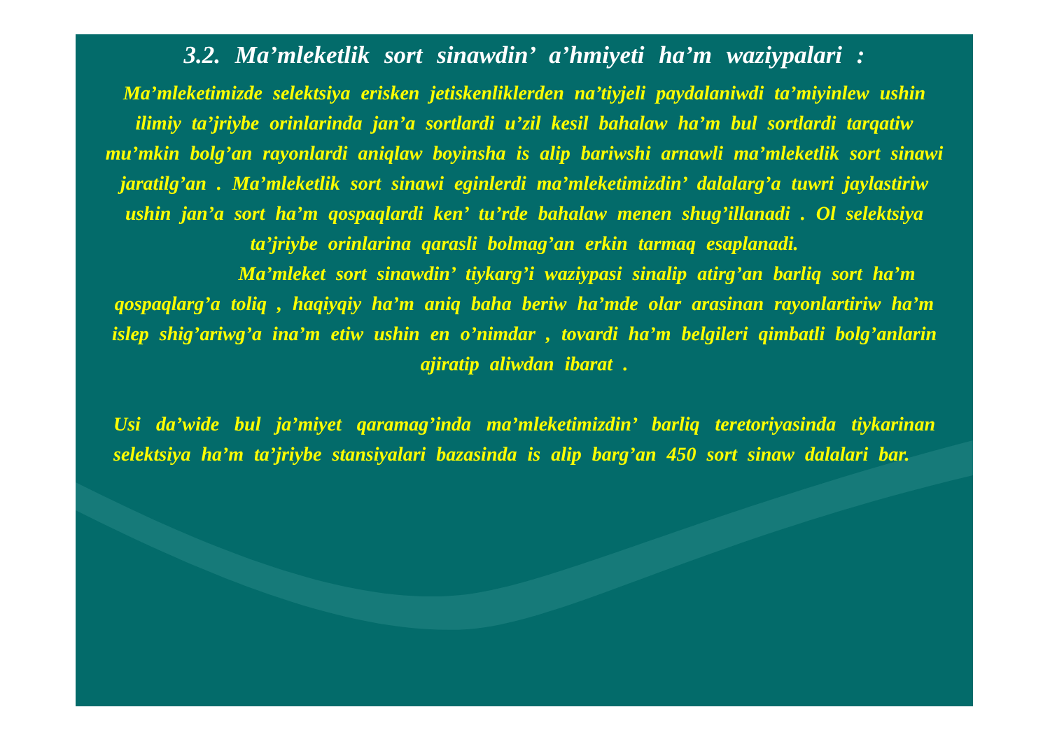3.2. Ma’mleketlik sort sinawdin’ a’hmiyeti ha’m waziypalari :
Ma’mleketimizde selektsiya erisken jetiskenliklerden na’tiyjeli paydalaniwdi ta’miyinlew ushin ilimiy ta’jriybe orinlarinda jan’a sortlardi u’zil kesil bahalaw ha’m bul sortlardi tarqatiw mu’mkin bolg’an rayonlardi aniqlaw boyinsha is alip bariwshi arnawli ma’mleketlik sort sinawi jaratilg’an . Ma’mleketlik sort sinawi eginlerdi ma’mleketimizdin’ dalalarg’a tuwri jaylastiriw ushin jan’a sort ha’m qospaqlardi ken’ tu’rde bahalaw menen shug’illanadi . Ol selektsiya ta’jriybe orinlarina qarasli bolmag’an erkin tarmaq esaplanadi.
Ma’mleket sort sinawdin’ tiykarg’i waziypasi sinalip atirg’an barliq sort ha’m qospaqlarg’a toliq , haqiyqiy ha’m aniq baha beriw ha’mde olar arasinan rayonlartiriw ha’m islep shig’ariwg’a ina’m etiw ushin en o’nimdar , tovardi ha’m belgileri qimbatli bolg’anlarin ajiratip aliwdan ibarat .
Usi da’wide bul ja’miyet qaramag’inda ma’mleketimizdin’ barliq teretoriyasinda tiykarinan selektsiya ha’m ta’jriybe stansiyalari bazasinda is alip barg’an 450 sort sinaw dalalari bar.